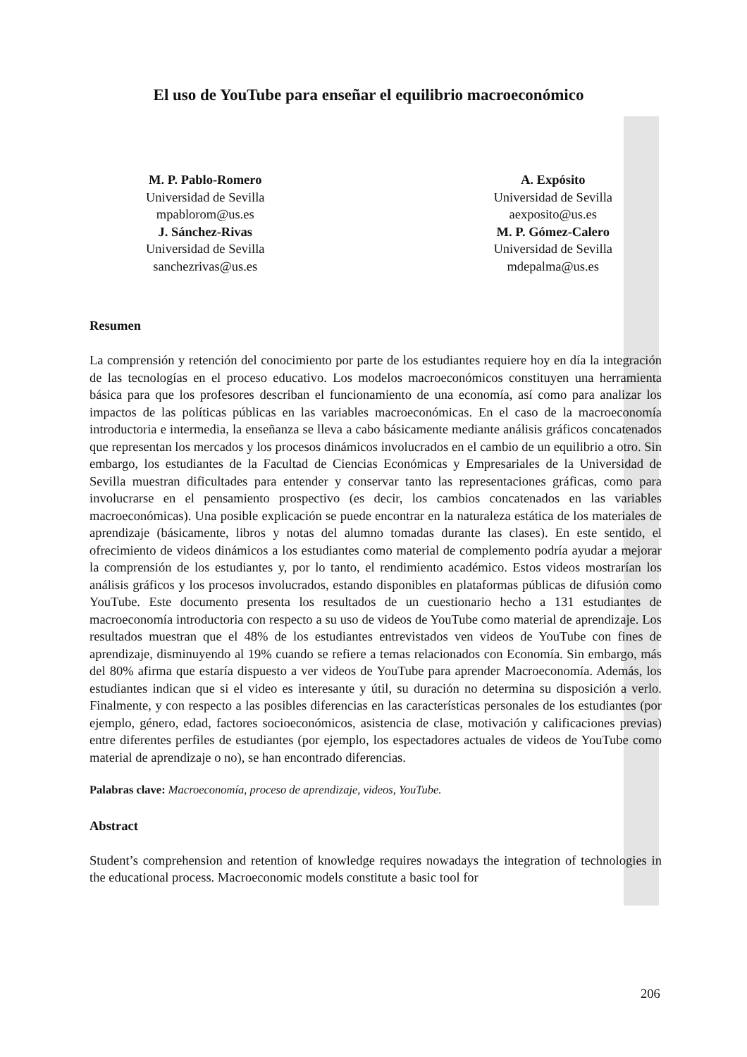El uso de YouTube para enseñar el equilibrio macroeconómico
M. P. Pablo-Romero
Universidad de Sevilla
mpablorom@us.es
J. Sánchez-Rivas
Universidad de Sevilla
sanchezrivas@us.es
A. Expósito
Universidad de Sevilla
aexposito@us.es
M. P. Gómez-Calero
Universidad de Sevilla
mdepalma@us.es
Resumen
La comprensión y retención del conocimiento por parte de los estudiantes requiere hoy en día la integración de las tecnologías en el proceso educativo. Los modelos macroeconómicos constituyen una herramienta básica para que los profesores describan el funcionamiento de una economía, así como para analizar los impactos de las políticas públicas en las variables macroeconómicas. En el caso de la macroeconomía introductoria e intermedia, la enseñanza se lleva a cabo básicamente mediante análisis gráficos concatenados que representan los mercados y los procesos dinámicos involucrados en el cambio de un equilibrio a otro. Sin embargo, los estudiantes de la Facultad de Ciencias Económicas y Empresariales de la Universidad de Sevilla muestran dificultades para entender y conservar tanto las representaciones gráficas, como para involucrarse en el pensamiento prospectivo (es decir, los cambios concatenados en las variables macroeconómicas). Una posible explicación se puede encontrar en la naturaleza estática de los materiales de aprendizaje (básicamente, libros y notas del alumno tomadas durante las clases). En este sentido, el ofrecimiento de videos dinámicos a los estudiantes como material de complemento podría ayudar a mejorar la comprensión de los estudiantes y, por lo tanto, el rendimiento académico. Estos videos mostrarían los análisis gráficos y los procesos involucrados, estando disponibles en plataformas públicas de difusión como YouTube. Este documento presenta los resultados de un cuestionario hecho a 131 estudiantes de macroeconomía introductoria con respecto a su uso de videos de YouTube como material de aprendizaje. Los resultados muestran que el 48% de los estudiantes entrevistados ven videos de YouTube con fines de aprendizaje, disminuyendo al 19% cuando se refiere a temas relacionados con Economía. Sin embargo, más del 80% afirma que estaría dispuesto a ver videos de YouTube para aprender Macroeconomía. Además, los estudiantes indican que si el video es interesante y útil, su duración no determina su disposición a verlo. Finalmente, y con respecto a las posibles diferencias en las características personales de los estudiantes (por ejemplo, género, edad, factores socioeconómicos, asistencia de clase, motivación y calificaciones previas) entre diferentes perfiles de estudiantes (por ejemplo, los espectadores actuales de videos de YouTube como material de aprendizaje o no), se han encontrado diferencias.
Palabras clave: Macroeconomía, proceso de aprendizaje, videos, YouTube.
Abstract
Student’s comprehension and retention of knowledge requires nowadays the integration of technologies in the educational process. Macroeconomic models constitute a basic tool for
206